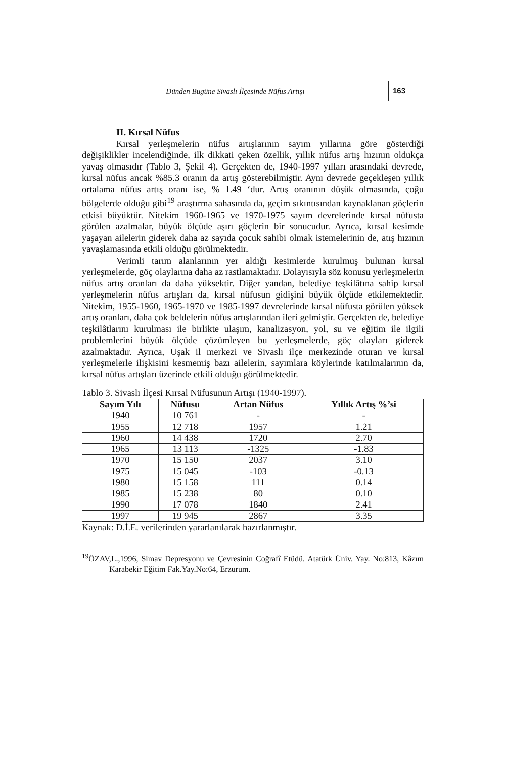Dünden Bugüne Sivaslı İlçesinde Nüfus Artışı
163
II. Kırsal Nüfus
Kırsal yerleşmelerin nüfus artışlarının sayım yıllarına göre gösterdiği değişiklikler incelendiğinde, ilk dikkati çeken özellik, yıllık nüfus artış hızının oldukça yavaş olmasıdır (Tablo 3, Şekil 4). Gerçekten de, 1940-1997 yılları arasındaki devrede, kırsal nüfus ancak %85.3 oranın da artış gösterebilmiştir. Aynı devrede geçekleşen yıllık ortalama nüfus artış oranı ise, % 1.49 ‘dur. Artış oranının düşük olmasında, çoğu bölgelerde olduğu gibi<sup>19</sup> araştırma sahasında da, geçim sıkıntısından kaynaklanan göçlerin etkisi büyüktür. Nitekim 1960-1965 ve 1970-1975 sayım devrelerinde kırsal nüfusta görülen azalmalar, büyük ölçüde aşırı göçlerin bir sonucudur. Ayrıca, kırsal kesimde yaşayan ailelerin giderek daha az sayıda çocuk sahibi olmak istemelerinin de, atış hızının yavaşlamasında etkili olduğu görülmektedir.
Verimli tarım alanlarının yer aldığı kesimlerde kurulmuş bulunan kırsal yerleşmelerde, göç olaylarına daha az rastlamaktadır. Dolayısıyla söz konusu yerleşmelerin nüfus artış oranları da daha yüksektir. Diğer yandan, belediye teşkilâtına sahip kırsal yerleşmelerin nüfus artışları da, kırsal nüfusun gidişini büyük ölçüde etkilemektedir. Nitekim, 1955-1960, 1965-1970 ve 1985-1997 devrelerinde kırsal nüfusta görülen yüksek artış oranları, daha çok beldelerin nüfus artışlarından ileri gelmiştir. Gerçekten de, belediye teşkilâtlarını kurulması ile birlikte ulaşım, kanalizasyon, yol, su ve eğitim ile ilgili problemlerini büyük ölçüde çözümleyen bu yerleşmelerde, göç olayları giderek azalmaktadır. Ayrıca, Uşak il merkezi ve Sivaslı ilçe merkezinde oturan ve kırsal yerleşmelerle ilişkisini kesmemiş bazı ailelerin, sayımlara köylerinde katılmalarının da, kırsal nüfus artışları üzerinde etkili olduğu görülmektedir.
Tablo 3. Sivaslı İlçesi Kırsal Nüfusunun Artışı (1940-1997).
| Sayım Yılı | Nüfusu | Artan Nüfus | Yıllık Artış %’si |
| --- | --- | --- | --- |
| 1940 | 10 761 | - | - |
| 1955 | 12 718 | 1957 | 1.21 |
| 1960 | 14 438 | 1720 | 2.70 |
| 1965 | 13 113 | -1325 | -1.83 |
| 1970 | 15 150 | 2037 | 3.10 |
| 1975 | 15 045 | -103 | -0.13 |
| 1980 | 15 158 | 111 | 0.14 |
| 1985 | 15 238 | 80 | 0.10 |
| 1990 | 17 078 | 1840 | 2.41 |
| 1997 | 19 945 | 2867 | 3.35 |
Kaynak: D.İ.E. verilerinden yararlanılarak hazırlanmıştır.
<sup>19</sup> ÖZAV,L.,1996, Simav Depresyonu ve Çevresinin Coğrafî Etüdü. Atatürk Üniv. Yay. No:813, Kâzım Karabekir Eğitim Fak.Yay.No:64, Erzurum.